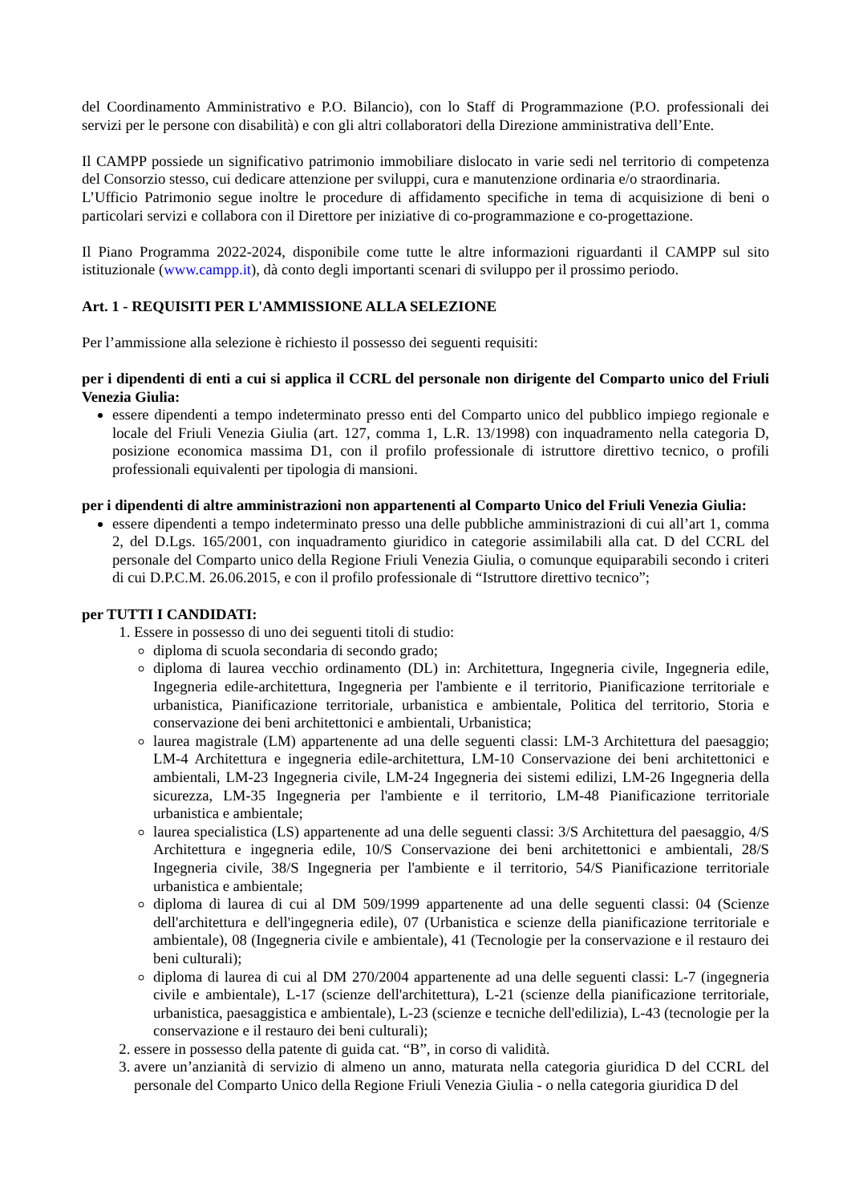del Coordinamento Amministrativo e P.O. Bilancio), con lo Staff di Programmazione (P.O. professionali dei servizi per le persone con disabilità) e con gli altri collaboratori della Direzione amministrativa dell’Ente.
Il CAMPP possiede un significativo patrimonio immobiliare dislocato in varie sedi nel territorio di competenza del Consorzio stesso, cui dedicare attenzione per sviluppi, cura e manutenzione ordinaria e/o straordinaria.
L’Ufficio Patrimonio segue inoltre le procedure di affidamento specifiche in tema di acquisizione di beni o particolari servizi e collabora con il Direttore per iniziative di co-programmazione e co-progettazione.
Il Piano Programma 2022-2024, disponibile come tutte le altre informazioni riguardanti il CAMPP sul sito istituzionale (www.campp.it), dà conto degli importanti scenari di sviluppo per il prossimo periodo.
Art. 1 - REQUISITI PER L'AMMISSIONE ALLA SELEZIONE
Per l’ammissione alla selezione è richiesto il possesso dei seguenti requisiti:
per i dipendenti di enti a cui si applica il CCRL del personale non dirigente del Comparto unico del Friuli Venezia Giulia:
essere dipendenti a tempo indeterminato presso enti del Comparto unico del pubblico impiego regionale e locale del Friuli Venezia Giulia (art. 127, comma 1, L.R. 13/1998) con inquadramento nella categoria D, posizione economica massima D1, con il profilo professionale di istruttore direttivo tecnico, o profili professionali equivalenti per tipologia di mansioni.
per i dipendenti di altre amministrazioni non appartenenti al Comparto Unico del Friuli Venezia Giulia:
essere dipendenti a tempo indeterminato presso una delle pubbliche amministrazioni di cui all’art 1, comma 2, del D.Lgs. 165/2001, con inquadramento giuridico in categorie assimilabili alla cat. D del CCRL del personale del Comparto unico della Regione Friuli Venezia Giulia, o comunque equiparabili secondo i criteri di cui D.P.C.M. 26.06.2015, e con il profilo professionale di “Istruttore direttivo tecnico”;
per TUTTI I CANDIDATI:
1. Essere in possesso di uno dei seguenti titoli di studio:
diploma di scuola secondaria di secondo grado;
diploma di laurea vecchio ordinamento (DL) in: Architettura, Ingegneria civile, Ingegneria edile, Ingegneria edile-architettura, Ingegneria per l'ambiente e il territorio, Pianificazione territoriale e urbanistica, Pianificazione territoriale, urbanistica e ambientale, Politica del territorio, Storia e conservazione dei beni architettonici e ambientali, Urbanistica;
laurea magistrale (LM) appartenente ad una delle seguenti classi: LM-3 Architettura del paesaggio; LM-4 Architettura e ingegneria edile-architettura, LM-10 Conservazione dei beni architettonici e ambientali, LM-23 Ingegneria civile, LM-24 Ingegneria dei sistemi edilizi, LM-26 Ingegneria della sicurezza, LM-35 Ingegneria per l'ambiente e il territorio, LM-48 Pianificazione territoriale urbanistica e ambientale;
laurea specialistica (LS) appartenente ad una delle seguenti classi: 3/S Architettura del paesaggio, 4/S Architettura e ingegneria edile, 10/S Conservazione dei beni architettonici e ambientali, 28/S Ingegneria civile, 38/S Ingegneria per l'ambiente e il territorio, 54/S Pianificazione territoriale urbanistica e ambientale;
diploma di laurea di cui al DM 509/1999 appartenente ad una delle seguenti classi: 04 (Scienze dell'architettura e dell'ingegneria edile), 07 (Urbanistica e scienze della pianificazione territoriale e ambientale), 08 (Ingegneria civile e ambientale), 41 (Tecnologie per la conservazione e il restauro dei beni culturali);
diploma di laurea di cui al DM 270/2004 appartenente ad una delle seguenti classi: L-7 (ingegneria civile e ambientale), L-17 (scienze dell'architettura), L-21 (scienze della pianificazione territoriale, urbanistica, paesaggistica e ambientale), L-23 (scienze e tecniche dell'edilizia), L-43 (tecnologie per la conservazione e il restauro dei beni culturali);
2. essere in possesso della patente di guida cat. “B”, in corso di validità.
3. avere un’anzianità di servizio di almeno un anno, maturata nella categoria giuridica D del CCRL del personale del Comparto Unico della Regione Friuli Venezia Giulia - o nella categoria giuridica D del